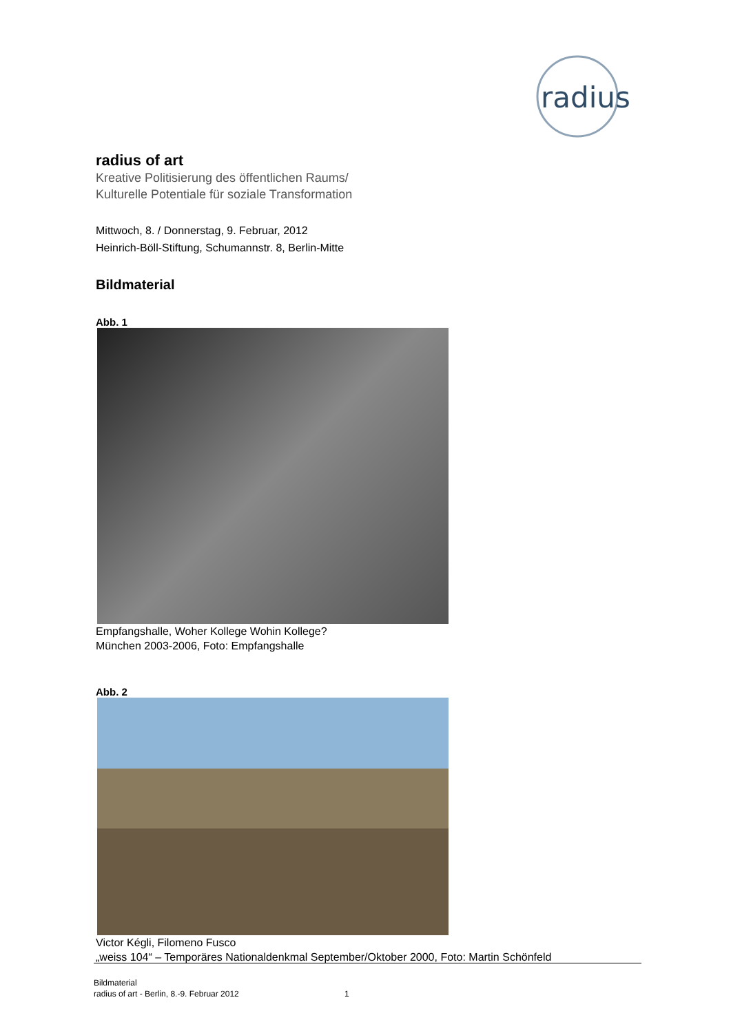radius
radius of art
Kreative Politisierung des öffentlichen Raums/
Kulturelle Potentiale für soziale Transformation
Mittwoch, 8. / Donnerstag, 9. Februar, 2012
Heinrich-Böll-Stiftung, Schumannstr. 8, Berlin-Mitte
Bildmaterial
Abb. 1
Empfangshalle, Woher Kollege Wohin Kollege?
München 2003-2006, Foto: Empfangshalle
Abb. 2
Victor Kégli, Filomeno Fusco
„weiss 104“ – Temporäres Nationaldenkmal September/Oktober 2000, Foto: Martin Schönfeld
Bildmaterial
radius of art - Berlin, 8.-9. Februar 2012 1